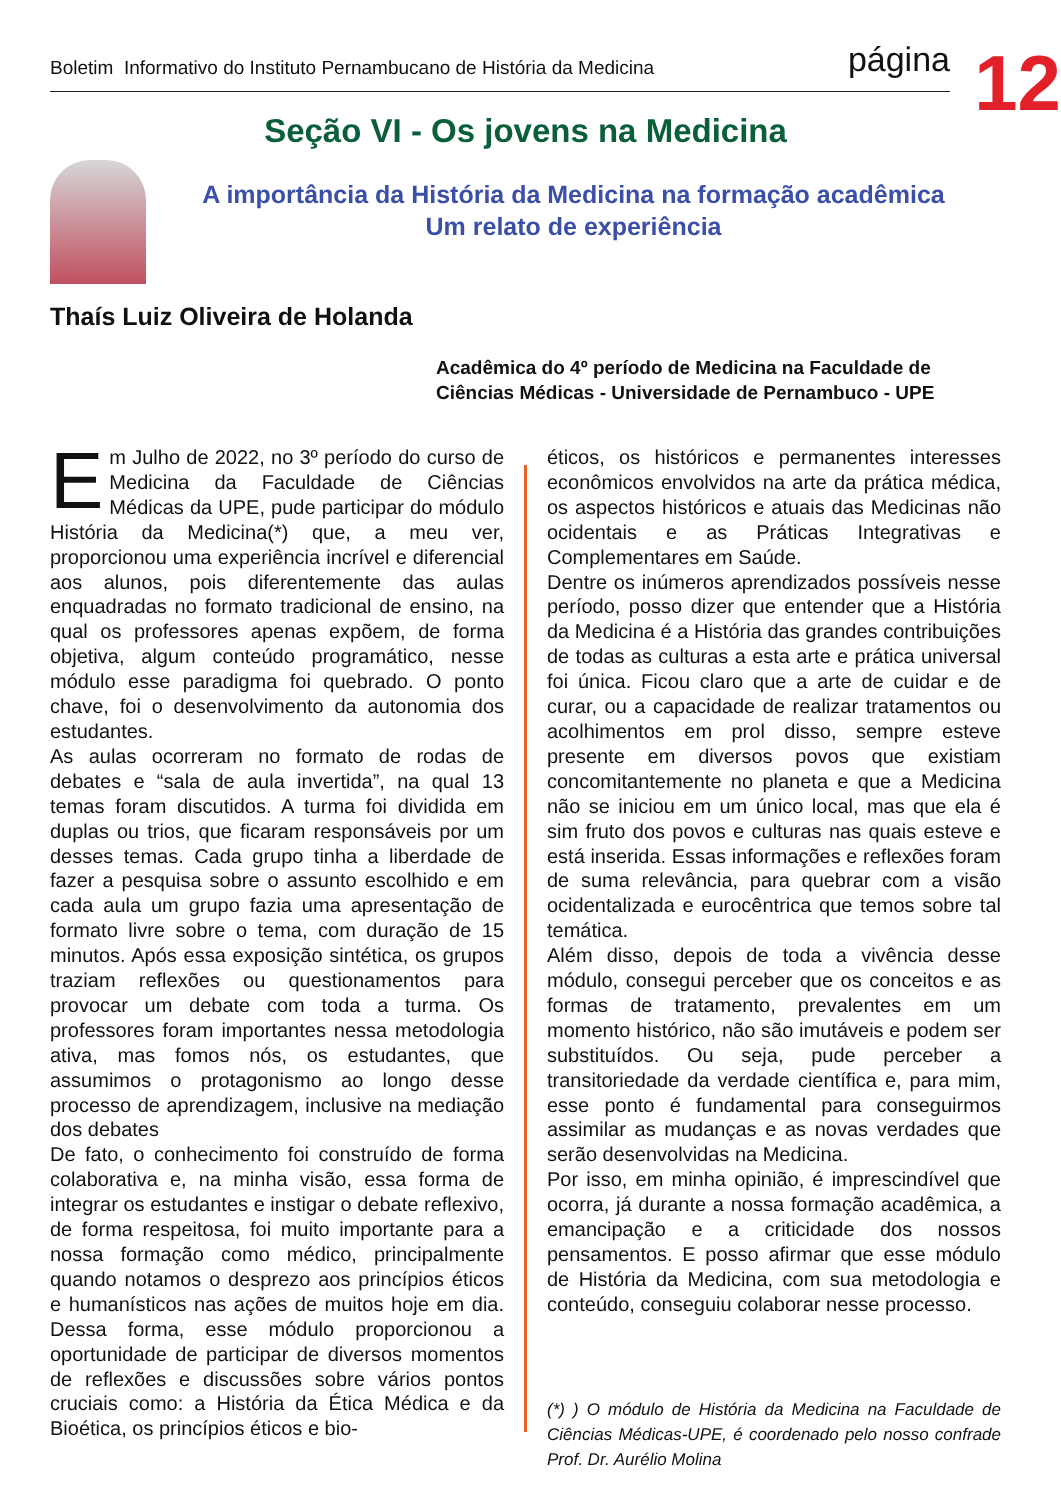Boletim Informativo do Instituto Pernambucano de História da Medicina página
12
Seção VI - Os jovens na Medicina
A importância da História da Medicina na formação acadêmica
Um relato de experiência
Thaís Luiz Oliveira de Holanda
Acadêmica do 4º período de Medicina na Faculdade de Ciências Médicas - Universidade de Pernambuco - UPE
Em Julho de 2022, no 3º período do curso de Medicina da Faculdade de Ciências Médicas da UPE, pude participar do módulo História da Medicina(*) que, a meu ver, proporcionou uma experiência incrível e diferencial aos alunos, pois diferentemente das aulas enquadradas no formato tradicional de ensino, na qual os professores apenas expõem, de forma objetiva, algum conteúdo programático, nesse módulo esse paradigma foi quebrado. O ponto chave, foi o desenvolvimento da autonomia dos estudantes.
As aulas ocorreram no formato de rodas de debates e “sala de aula invertida”, na qual 13 temas foram discutidos. A turma foi dividida em duplas ou trios, que ficaram responsáveis por um desses temas. Cada grupo tinha a liberdade de fazer a pesquisa sobre o assunto escolhido e em cada aula um grupo fazia uma apresentação de formato livre sobre o tema, com duração de 15 minutos. Após essa exposição sintética, os grupos traziam reflexões ou questionamentos para provocar um debate com toda a turma. Os professores foram importantes nessa metodologia ativa, mas fomos nós, os estudantes, que assumimos o protagonismo ao longo desse processo de aprendizagem, inclusive na mediação dos debates
De fato, o conhecimento foi construído de forma colaborativa e, na minha visão, essa forma de integrar os estudantes e instigar o debate reflexivo, de forma respeitosa, foi muito importante para a nossa formação como médico, principalmente quando notamos o desprezo aos princípios éticos e humanísticos nas ações de muitos hoje em dia. Dessa forma, esse módulo proporcionou a oportunidade de participar de diversos momentos de reflexões e discussões sobre vários pontos cruciais como: a História da Ética Médica e da Bioética, os princípios éticos e bio-
éticos, os históricos e permanentes interesses econômicos envolvidos na arte da prática médica, os aspectos históricos e atuais das Medicinas não ocidentais e as Práticas Integrativas e Complementares em Saúde.
Dentre os inúmeros aprendizados possíveis nesse período, posso dizer que entender que a História da Medicina é a História das grandes contribuições de todas as culturas a esta arte e prática universal foi única. Ficou claro que a arte de cuidar e de curar, ou a capacidade de realizar tratamentos ou acolhimentos em prol disso, sempre esteve presente em diversos povos que existiam concomitantemente no planeta e que a Medicina não se iniciou em um único local, mas que ela é sim fruto dos povos e culturas nas quais esteve e está inserida. Essas informações e reflexões foram de suma relevância, para quebrar com a visão ocidentalizada e eurocêntrica que temos sobre tal temática.
Além disso, depois de toda a vivência desse módulo, consegui perceber que os conceitos e as formas de tratamento, prevalentes em um momento histórico, não são imutáveis e podem ser substituídos. Ou seja, pude perceber a transitoriedade da verdade científica e, para mim, esse ponto é fundamental para conseguirmos assimilar as mudanças e as novas verdades que serão desenvolvidas na Medicina.
Por isso, em minha opinião, é imprescindível que ocorra, já durante a nossa formação acadêmica, a emancipação e a criticidade dos nossos pensamentos. E posso afirmar que esse módulo de História da Medicina, com sua metodologia e conteúdo, conseguiu colaborar nesse processo.
(*) ) O módulo de História da Medicina na Faculdade de Ciências Médicas-UPE, é coordenado pelo nosso confrade Prof. Dr. Aurélio Molina